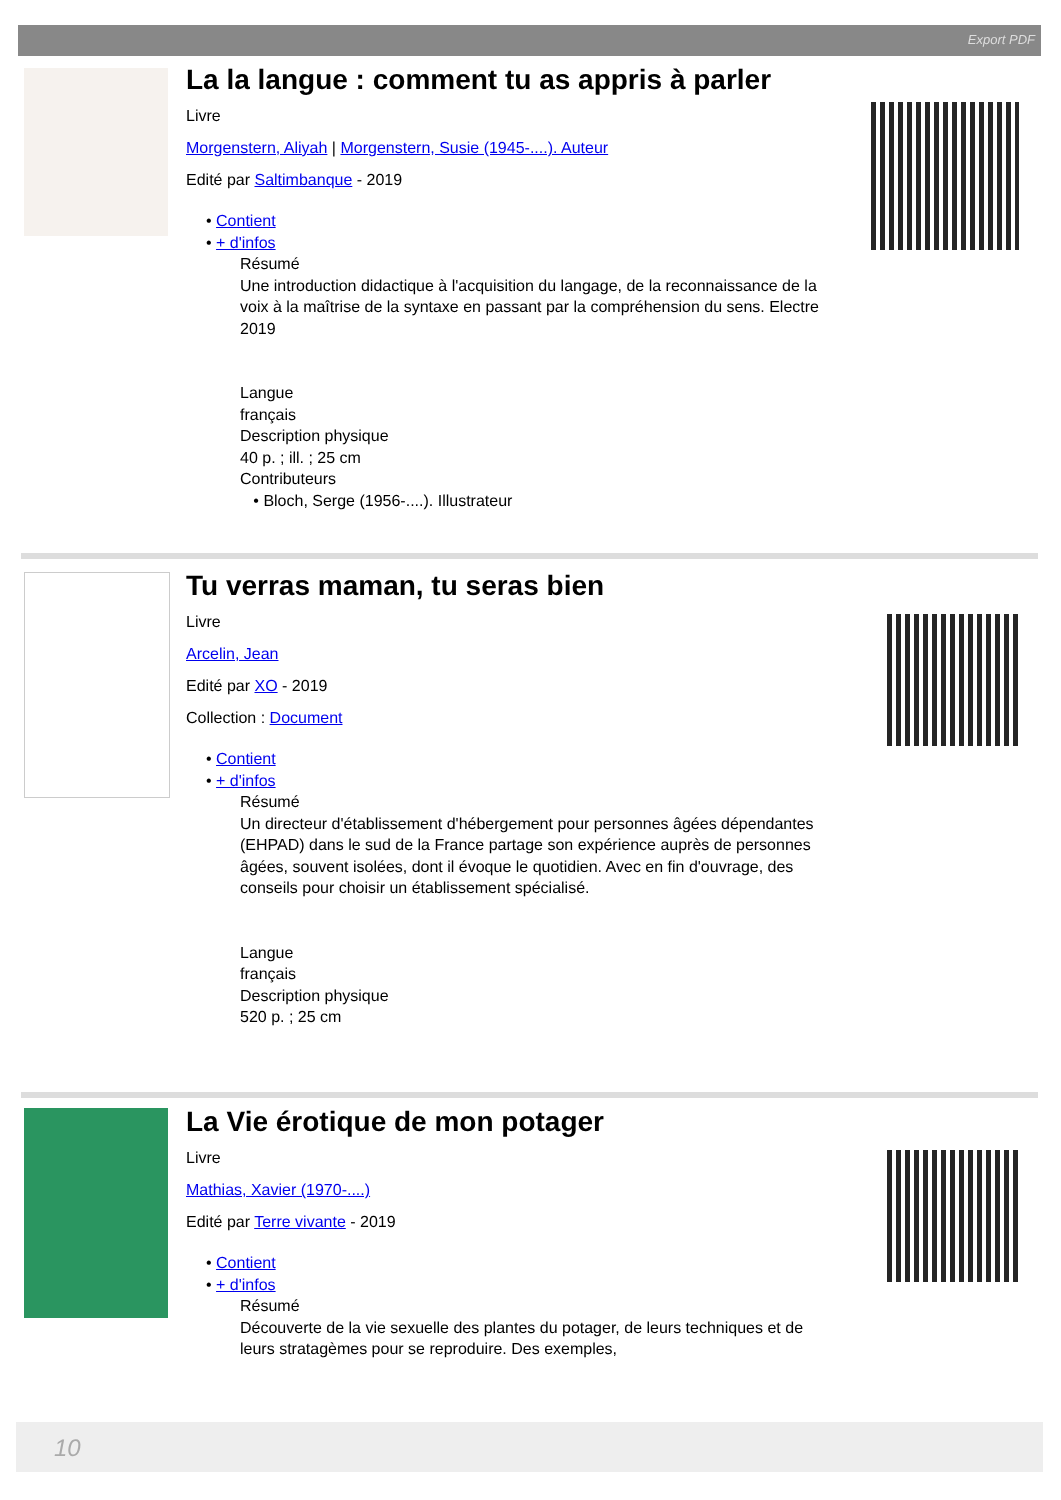Export PDF
La la langue : comment tu as appris à parler
Livre
Morgenstern, Aliyah | Morgenstern, Susie (1945-....). Auteur
Edité par Saltimbanque - 2019
• Contient
• + d'infos
Résumé
Une introduction didactique à l'acquisition du langage, de la reconnaissance de la voix à la maîtrise de la syntaxe en passant par la compréhension du sens. Electre 2019
Langue
français
Description physique
40 p. ; ill. ; 25 cm
Contributeurs
• Bloch, Serge (1956-....). Illustrateur
Tu verras maman, tu seras bien
Livre
Arcelin, Jean
Edité par XO - 2019
Collection : Document
• Contient
• + d'infos
Résumé
Un directeur d'établissement d'hébergement pour personnes âgées dépendantes (EHPAD) dans le sud de la France partage son expérience auprès de personnes âgées, souvent isolées, dont il évoque le quotidien. Avec en fin d'ouvrage, des conseils pour choisir un établissement spécialisé.
Langue
français
Description physique
520 p. ; 25 cm
La Vie érotique de mon potager
Livre
Mathias, Xavier (1970-....)
Edité par Terre vivante - 2019
• Contient
• + d'infos
Résumé
Découverte de la vie sexuelle des plantes du potager, de leurs techniques et de leurs stratagèmes pour se reproduire. Des exemples,
10